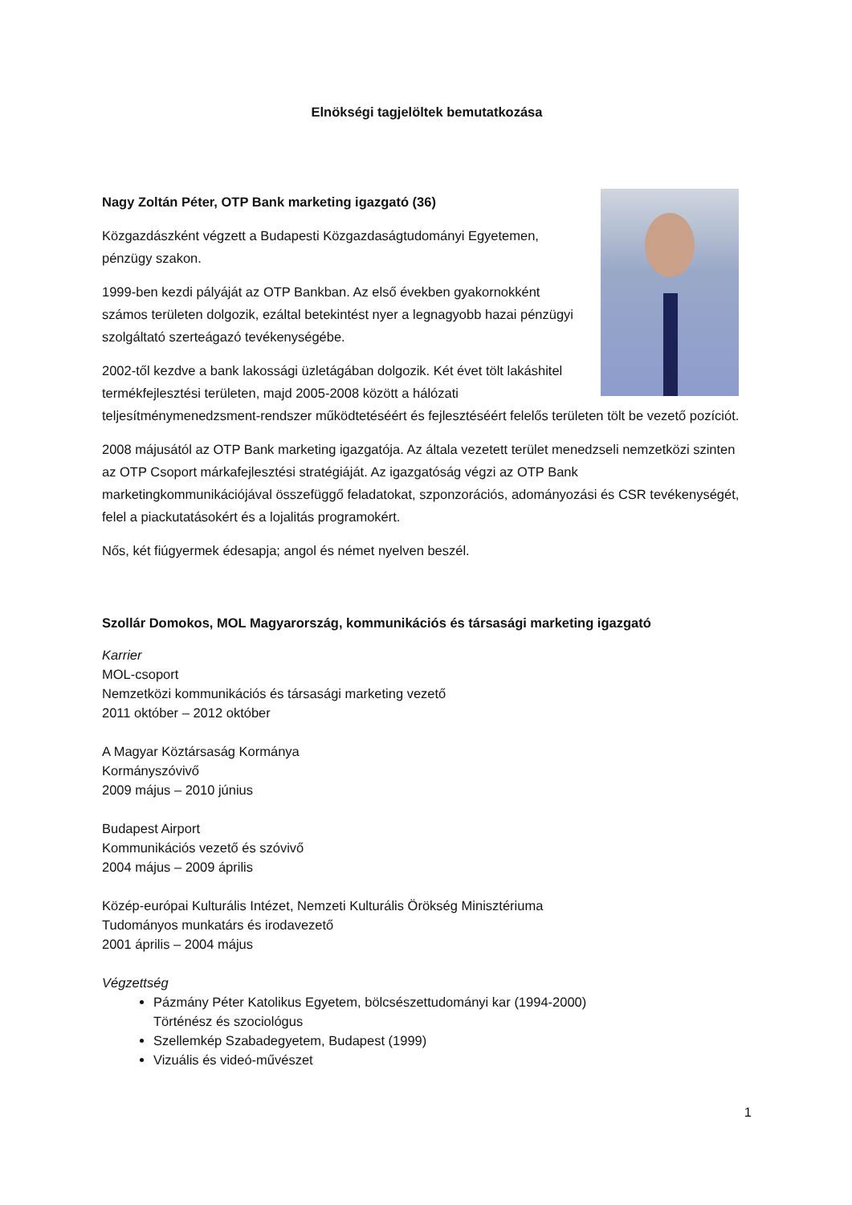Elnökségi tagjelöltek bemutatkozása
Nagy Zoltán Péter, OTP Bank marketing igazgató (36)
Közgazdászként végzett a Budapesti Közgazdaságtudományi Egyetemen, pénzügy szakon.
1999-ben kezdi pályáját az OTP Bankban. Az első években gyakornokként számos területen dolgozik, ezáltal betekintést nyer a legnagyobb hazai pénzügyi szolgáltató szerteágazó tevékenységébe.
2002-től kezdve a bank lakossági üzletágában dolgozik. Két évet tölt lakáshitel termékfejlesztési területen, majd 2005-2008 között a hálózati teljesítménymenedzsment-rendszer működtetéséért és fejlesztéséért felelős területen tölt be vezető pozíciót.
2008 májusától az OTP Bank marketing igazgatója. Az általa vezetett terület menedzseli nemzetközi szinten az OTP Csoport márkafejlesztési stratégiáját. Az igazgatóság végzi az OTP Bank marketingkommunikációjával összefüggő feladatokat, szponzorációs, adományozási és CSR tevékenységét, felel a piackutatásokért és a lojalitás programokért.
Nős, két fiúgyermek édesapja; angol és német nyelven beszél.
Szollár Domokos, MOL Magyarország, kommunikációs és társasági marketing igazgató
Karrier
MOL-csoport
Nemzetközi kommunikációs és társasági marketing vezető
2011 október – 2012 október
A Magyar Köztársaság Kormánya
Kormányszóvivő
2009 május – 2010 június
Budapest Airport
Kommunikációs vezető és szóvivő
2004 május – 2009 április
Közép-európai Kulturális Intézet, Nemzeti Kulturális Örökség Minisztériuma
Tudományos munkatárs és irodavezető
2001 április – 2004 május
Végzettség
Pázmány Péter Katolikus Egyetem, bölcsészettudományi kar (1994-2000)
Történész és szociológus
Szellemkép Szabadegyetem, Budapest (1999)
Vizuális és videó-művészet
1